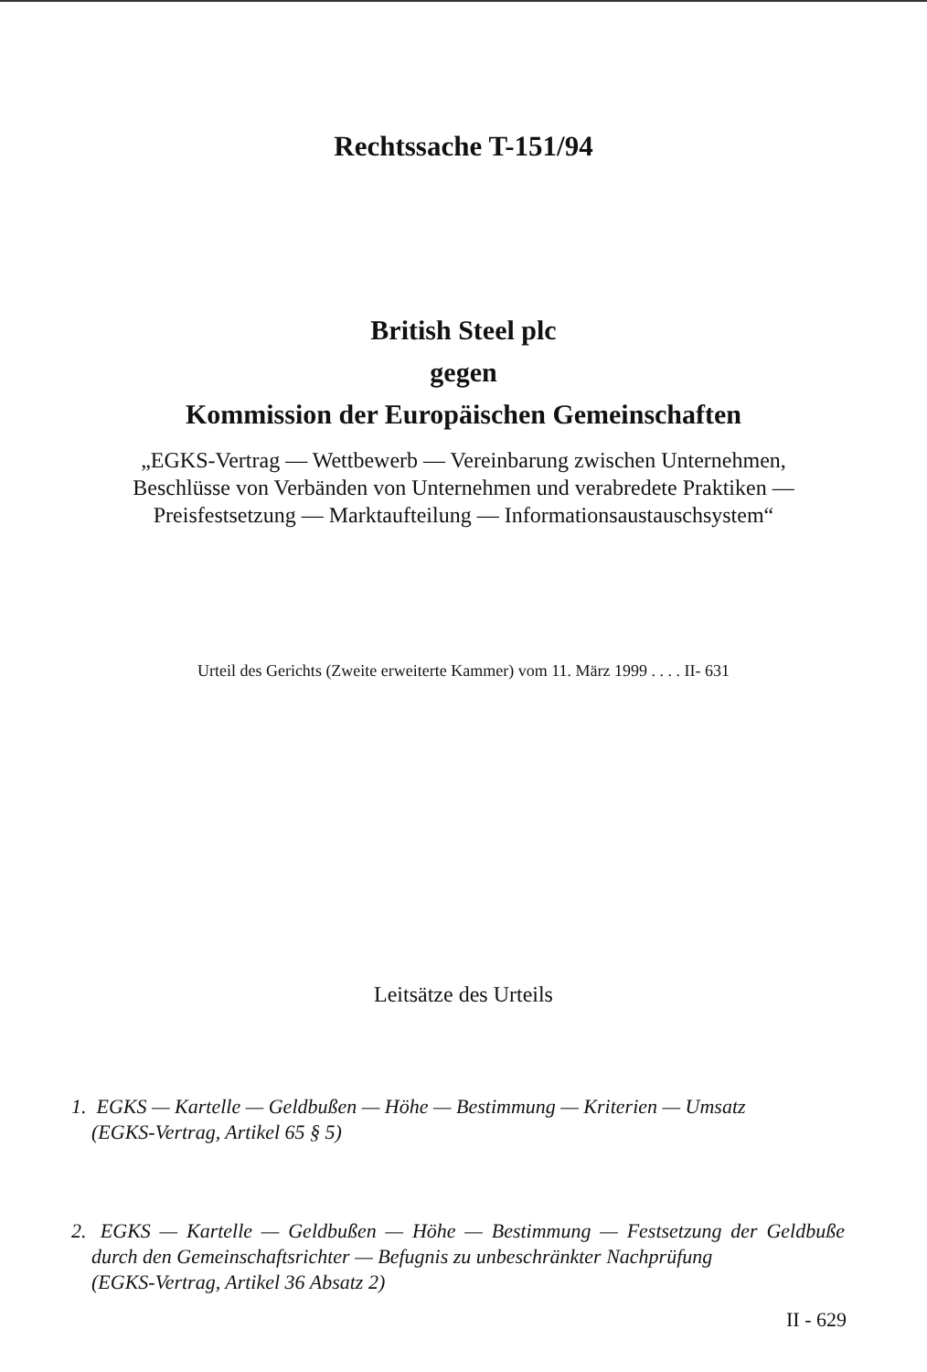Rechtssache T-151/94
British Steel plc
gegen
Kommission der Europäischen Gemeinschaften
„EGKS-Vertrag — Wettbewerb — Vereinbarung zwischen Unternehmen, Beschlüsse von Verbänden von Unternehmen und verabredete Praktiken — Preisfestsetzung — Marktaufteilung — Informationsaustauschsystem“
Urteil des Gerichts (Zweite erweiterte Kammer) vom 11. März 1999 . . . . II- 631
Leitsätze des Urteils
1. EGKS — Kartelle — Geldbußen — Höhe — Bestimmung — Kriterien — Umsatz
(EGKS-Vertrag, Artikel 65 § 5)
2. EGKS — Kartelle — Geldbußen — Höhe — Bestimmung — Festsetzung der Geldbuße durch den Gemeinschaftsrichter — Befugnis zu unbeschränkter Nachprüfung
(EGKS-Vertrag, Artikel 36 Absatz 2)
II - 629